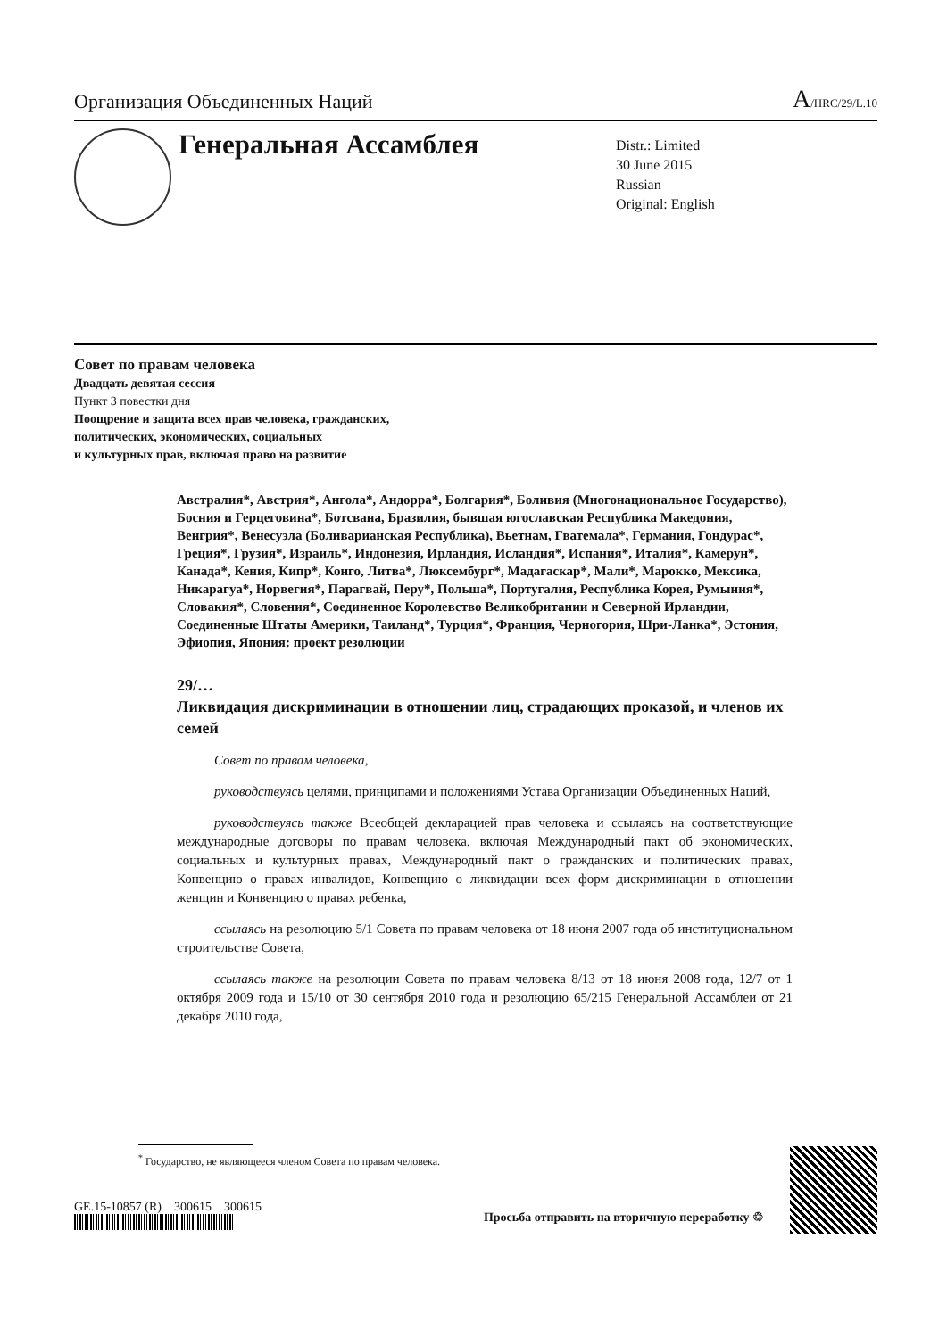Организация Объединенных Наций A/HRC/29/L.10
Генеральная Ассамблея
Distr.: Limited
30 June 2015
Russian
Original: English
Совет по правам человека
Двадцать девятая сессия
Пункт 3 повестки дня
Поощрение и защита всех прав человека, гражданских,
политических, экономических, социальных
и культурных прав, включая право на развитие
Австралия*, Австрия*, Ангола*, Андорра*, Болгария*, Боливия (Многонациональное Государство), Босния и Герцеговина*, Ботсвана, Бразилия, бывшая югославская Республика Македония, Венгрия*, Венесуэла (Боливарианская Республика), Вьетнам, Гватемала*, Германия, Гондурас*, Греция*, Грузия*, Израиль*, Индонезия, Ирландия, Исландия*, Испания*, Италия*, Камерун*, Канада*, Кения, Кипр*, Конго, Литва*, Люксембург*, Мадагаскар*, Мали*, Марокко, Мексика, Никарагуа*, Норвегия*, Парагвай, Перу*, Польша*, Португалия, Республика Корея, Румыния*, Словакия*, Словения*, Соединенное Королевство Великобритании и Северной Ирландии, Соединенные Штаты Америки, Таиланд*, Турция*, Франция, Черногория, Шри-Ланка*, Эстония, Эфиопия, Япония: проект резолюции
29/…
Ликвидация дискриминации в отношении лиц, страдающих проказой, и членов их семей
Совет по правам человека,
руководствуясь целями, принципами и положениями Устава Организации Объединенных Наций,
руководствуясь также Всеобщей декларацией прав человека и ссылаясь на соответствующие международные договоры по правам человека, включая Международный пакт об экономических, социальных и культурных правах, Международный пакт о гражданских и политических правах, Конвенцию о правах инвалидов, Конвенцию о ликвидации всех форм дискриминации в отношении женщин и Конвенцию о правах ребенка,
ссылаясь на резолюцию 5/1 Совета по правам человека от 18 июня 2007 года об институциональном строительстве Совета,
ссылаясь также на резолюции Совета по правам человека 8/13 от 18 июня 2008 года, 12/7 от 1 октября 2009 года и 15/10 от 30 сентября 2010 года и резолюцию 65/215 Генеральной Ассамблеи от 21 декабря 2010 года,
<sup>*</sup> Государство, не являющееся членом Совета по правам человека.
GE.15-10857 (R) 300615 300615
Просьба отправить на вторичную переработку ♲